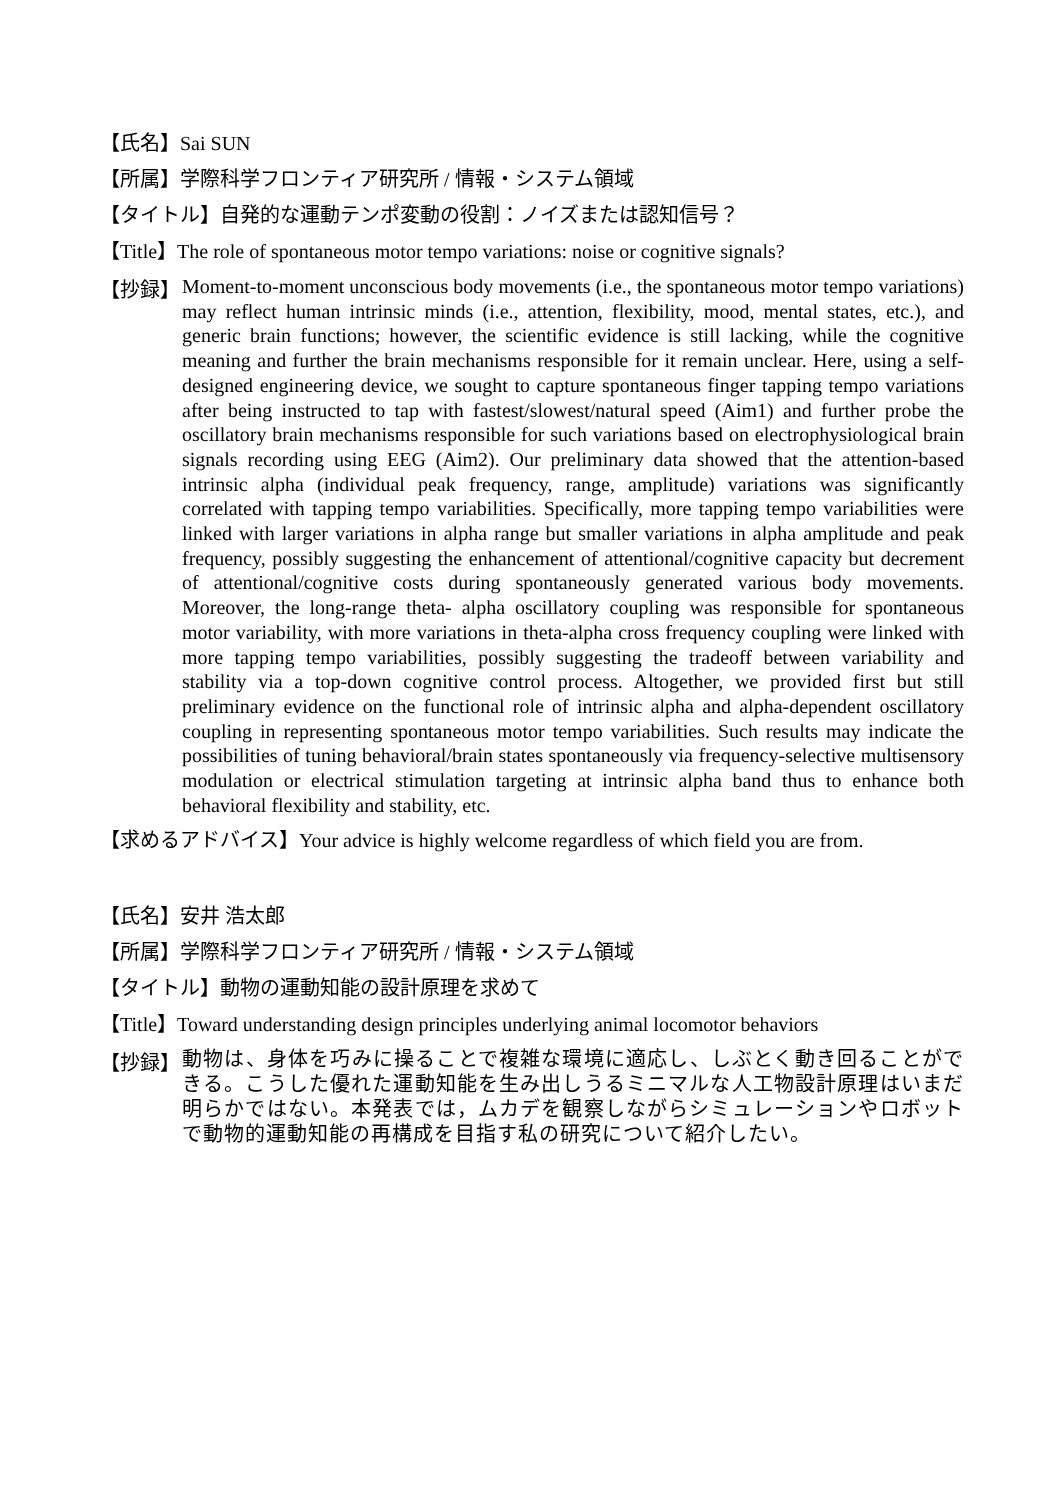【氏名】Sai SUN
【所属】学際科学フロンティア研究所 / 情報・システム領域
【タイトル】自発的な運動テンポ変動の役割：ノイズまたは認知信号？
【Title】The role of spontaneous motor tempo variations: noise or cognitive signals?
【抄録】
Moment-to-moment unconscious body movements (i.e., the spontaneous motor tempo variations) may reflect human intrinsic minds (i.e., attention, flexibility, mood, mental states, etc.), and generic brain functions; however, the scientific evidence is still lacking, while the cognitive meaning and further the brain mechanisms responsible for it remain unclear. Here, using a self-designed engineering device, we sought to capture spontaneous finger tapping tempo variations after being instructed to tap with fastest/slowest/natural speed (Aim1) and further probe the oscillatory brain mechanisms responsible for such variations based on electrophysiological brain signals recording using EEG (Aim2). Our preliminary data showed that the attention-based intrinsic alpha (individual peak frequency, range, amplitude) variations was significantly correlated with tapping tempo variabilities. Specifically, more tapping tempo variabilities were linked with larger variations in alpha range but smaller variations in alpha amplitude and peak frequency, possibly suggesting the enhancement of attentional/cognitive capacity but decrement of attentional/cognitive costs during spontaneously generated various body movements. Moreover, the long-range theta- alpha oscillatory coupling was responsible for spontaneous motor variability, with more variations in theta-alpha cross frequency coupling were linked with more tapping tempo variabilities, possibly suggesting the tradeoff between variability and stability via a top-down cognitive control process. Altogether, we provided first but still preliminary evidence on the functional role of intrinsic alpha and alpha-dependent oscillatory coupling in representing spontaneous motor tempo variabilities. Such results may indicate the possibilities of tuning behavioral/brain states spontaneously via frequency-selective multisensory modulation or electrical stimulation targeting at intrinsic alpha band thus to enhance both behavioral flexibility and stability, etc.
【求めるアドバイス】Your advice is highly welcome regardless of which field you are from.
【氏名】安井 浩太郎
【所属】学際科学フロンティア研究所 / 情報・システム領域
【タイトル】動物の運動知能の設計原理を求めて
【Title】Toward understanding design principles underlying animal locomotor behaviors
【抄録】
動物は、身体を巧みに操ることで複雑な環境に適応し、しぶとく動き回ることができる。こうした優れた運動知能を生み出しうるミニマルな人工物設計原理はいまだ明らかではない。本発表では，ムカデを観察しながらシミュレーションやロボットで動物的運動知能の再構成を目指す私の研究について紹介したい。